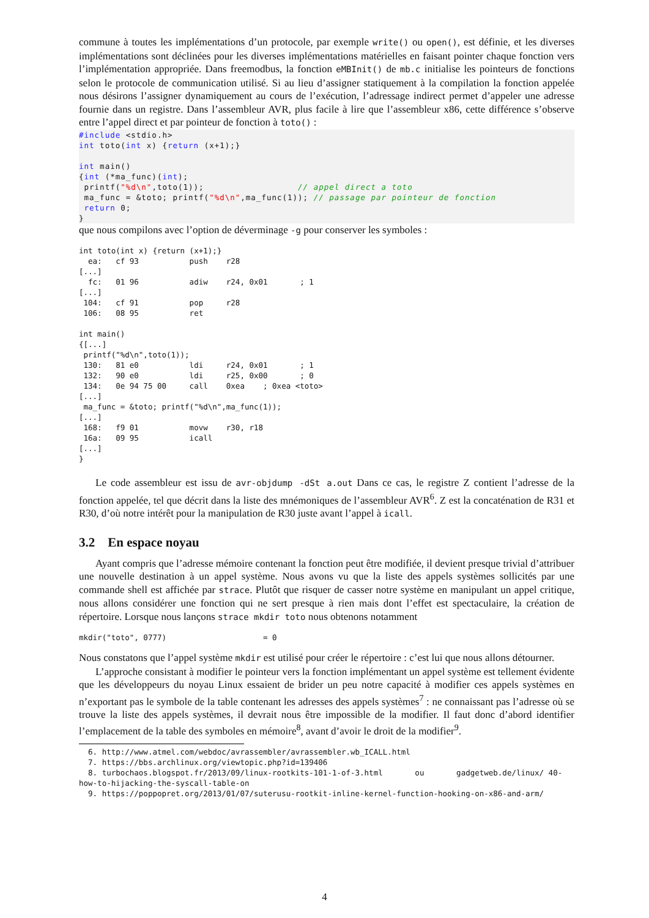commune à toutes les implémentations d’un protocole, par exemple write() ou open(), est définie, et les diverses implémentations sont déclinées pour les diverses implémentations matérielles en faisant pointer chaque fonction vers l’implémentation appropriée. Dans freemodbus, la fonction eMBInit() de mb.c initialise les pointeurs de fonctions selon le protocole de communication utilisé. Si au lieu d’assigner statiquement à la compilation la fonction appelée nous désirons l’assigner dynamiquement au cours de l’exécution, l’adressage indirect permet d’appeler une adresse fournie dans un registre. Dans l’assembleur AVR, plus facile à lire que l’assembleur x86, cette différence s’observe entre l’appel direct et par pointeur de fonction à toto() :
#include <stdio.h>
int toto(int x) {return (x+1);}

int main()
{int (*ma_func)(int);
 printf("%d\n",toto(1));                  // appel direct a toto
 ma_func = &toto; printf("%d\n",ma_func(1)); // passage par pointeur de fonction
 return 0;
}
que nous compilons avec l’option de déverminage -g pour conserver les symboles :
int toto(int x) {return (x+1);}
  ea:   cf 93           push    r28
[...]
  fc:   01 96           adiw    r24, 0x01       ; 1
[...]
 104:   cf 91           pop     r28
 106:   08 95           ret

int main()
{[...]
 printf("%d\n",toto(1));
 130:   81 e0           ldi     r24, 0x01       ; 1
 132:   90 e0           ldi     r25, 0x00       ; 0
 134:   0e 94 75 00     call    0xea    ; 0xea <toto>
[...]
 ma_func = &toto; printf("%d\n",ma_func(1));
[...]
 168:   f9 01           movw    r30, r18
 16a:   09 95           icall
[...]
}
Le code assembleur est issu de avr-objdump -dSt a.out Dans ce cas, le registre Z contient l’adresse de la fonction appelée, tel que décrit dans la liste des mnémoniques de l’assembleur AVR<sup>6</sup>. Z est la concaténation de R31 et R30, d’où notre intérêt pour la manipulation de R30 juste avant l’appel à icall.
3.2 En espace noyau
Ayant compris que l’adresse mémoire contenant la fonction peut être modifiée, il devient presque trivial d’attribuer une nouvelle destination à un appel système. Nous avons vu que la liste des appels systèmes sollicités par une commande shell est affichée par strace. Plutôt que risquer de casser notre système en manipulant un appel critique, nous allons considérer une fonction qui ne sert presque à rien mais dont l’effet est spectaculaire, la création de répertoire. Lorsque nous lançons strace mkdir toto nous obtenons notamment
mkdir("toto", 0777)                     = 0
Nous constatons que l’appel système mkdir est utilisé pour créer le répertoire : c’est lui que nous allons détourner.
L’approche consistant à modifier le pointeur vers la fonction implémentant un appel système est tellement évidente que les développeurs du noyau Linux essaient de brider un peu notre capacité à modifier ces appels systèmes en n’exportant pas le symbole de la table contenant les adresses des appels systèmes<sup>7</sup> : ne connaissant pas l’adresse où se trouve la liste des appels systèmes, il devrait nous être impossible de la modifier. Il faut donc d’abord identifier l’emplacement de la table des symboles en mémoire<sup>8</sup>, avant d’avoir le droit de la modifier<sup>9</sup>.
6. http://www.atmel.com/webdoc/avrassembler/avrassembler.wb_ICALL.html
7. https://bbs.archlinux.org/viewtopic.php?id=139406
8. turbochaos.blogspot.fr/2013/09/linux-rootkits-101-1-of-3.html ou gadgetweb.de/linux/ 40-how-to-hijacking-the-syscall-table-on
9. https://poppopret.org/2013/01/07/suterusu-rootkit-inline-kernel-function-hooking-on-x86-and-arm/
4